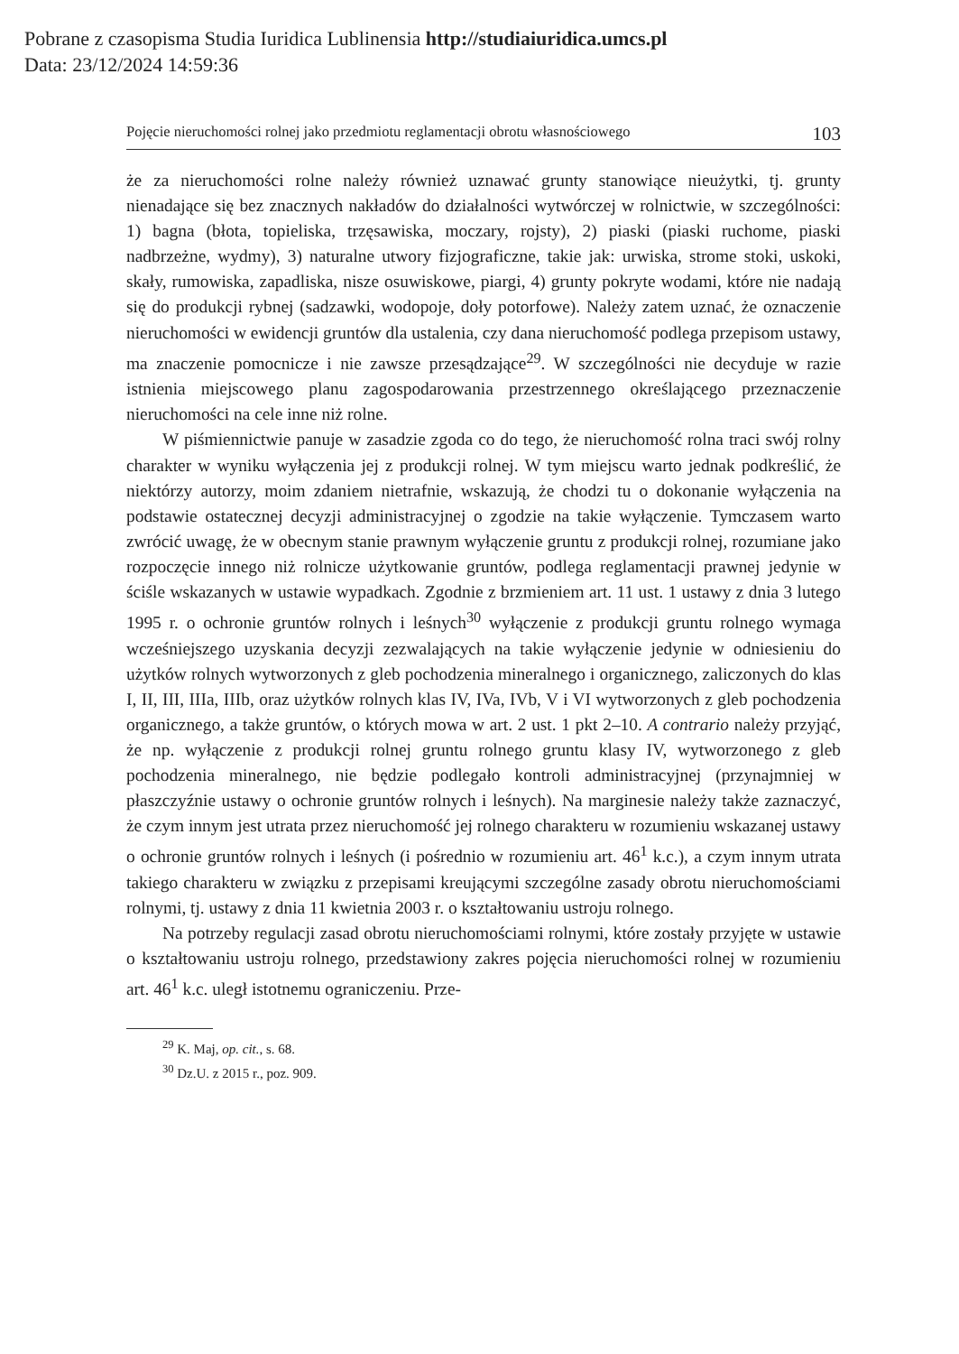Pobrane z czasopisma Studia Iuridica Lublinensia http://studiaiuridica.umcs.pl
Data: 23/12/2024 14:59:36
Pojęcie nieruchomości rolnej jako przedmiotu reglamentacji obrotu własnościowego 103
że za nieruchomości rolne należy również uznawać grunty stanowiące nieużytki, tj. grunty nienadające się bez znacznych nakładów do działalności wytwórczej w rolnictwie, w szczególności: 1) bagna (błota, topieliska, trzęsawiska, moczary, rojsty), 2) piaski (piaski ruchome, piaski nadbrzeżne, wydmy), 3) naturalne utwory fizjograficzne, takie jak: urwiska, strome stoki, uskoki, skały, rumowiska, zapadliska, nisze osuwiskowe, piargi, 4) grunty pokryte wodami, które nie nadają się do produkcji rybnej (sadzawki, wodopoje, doły potorfowe). Należy zatem uznać, że oznaczenie nieruchomości w ewidencji gruntów dla ustalenia, czy dana nieruchomość podlega przepisom ustawy, ma znaczenie pomocnicze i nie zawsze przesądzające<sup>29</sup>. W szczególności nie decyduje w razie istnienia miejscowego planu zagospodarowania przestrzennego określającego przeznaczenie nieruchomości na cele inne niż rolne.
W piśmiennictwie panuje w zasadzie zgoda co do tego, że nieruchomość rolna traci swój rolny charakter w wyniku wyłączenia jej z produkcji rolnej. W tym miejscu warto jednak podkreślić, że niektórzy autorzy, moim zdaniem nietrafnie, wskazują, że chodzi tu o dokonanie wyłączenia na podstawie ostatecznej decyzji administracyjnej o zgodzie na takie wyłączenie. Tymczasem warto zwrócić uwagę, że w obecnym stanie prawnym wyłączenie gruntu z produkcji rolnej, rozumiane jako rozpoczęcie innego niż rolnicze użytkowanie gruntów, podlega reglamentacji prawnej jedynie w ściśle wskazanych w ustawie wypadkach. Zgodnie z brzmieniem art. 11 ust. 1 ustawy z dnia 3 lutego 1995 r. o ochronie gruntów rolnych i leśnych<sup>30</sup> wyłączenie z produkcji gruntu rolnego wymaga wcześniejszego uzyskania decyzji zezwalających na takie wyłączenie jedynie w odniesieniu do użytków rolnych wytworzonych z gleb pochodzenia mineralnego i organicznego, zaliczonych do klas I, II, III, IIIa, IIIb, oraz użytków rolnych klas IV, IVa, IVb, V i VI wytworzonych z gleb pochodzenia organicznego, a także gruntów, o których mowa w art. 2 ust. 1 pkt 2–10. A contrario należy przyjąć, że np. wyłączenie z produkcji rolnej gruntu rolnego gruntu klasy IV, wytworzonego z gleb pochodzenia mineralnego, nie będzie podlegało kontroli administracyjnej (przynajmniej w płaszczyźnie ustawy o ochronie gruntów rolnych i leśnych). Na marginesie należy także zaznaczyć, że czym innym jest utrata przez nieruchomość jej rolnego charakteru w rozumieniu wskazanej ustawy o ochronie gruntów rolnych i leśnych (i pośrednio w rozumieniu art. 46<sup>1</sup> k.c.), a czym innym utrata takiego charakteru w związku z przepisami kreującymi szczególne zasady obrotu nieruchomościami rolnymi, tj. ustawy z dnia 11 kwietnia 2003 r. o kształtowaniu ustroju rolnego.
Na potrzeby regulacji zasad obrotu nieruchomościami rolnymi, które zostały przyjęte w ustawie o kształtowaniu ustroju rolnego, przedstawiony zakres pojęcia nieruchomości rolnej w rozumieniu art. 46<sup>1</sup> k.c. uległ istotnemu ograniczeniu. Prze-
<sup>29</sup> K. Maj, op. cit., s. 68.
<sup>30</sup> Dz.U. z 2015 r., poz. 909.